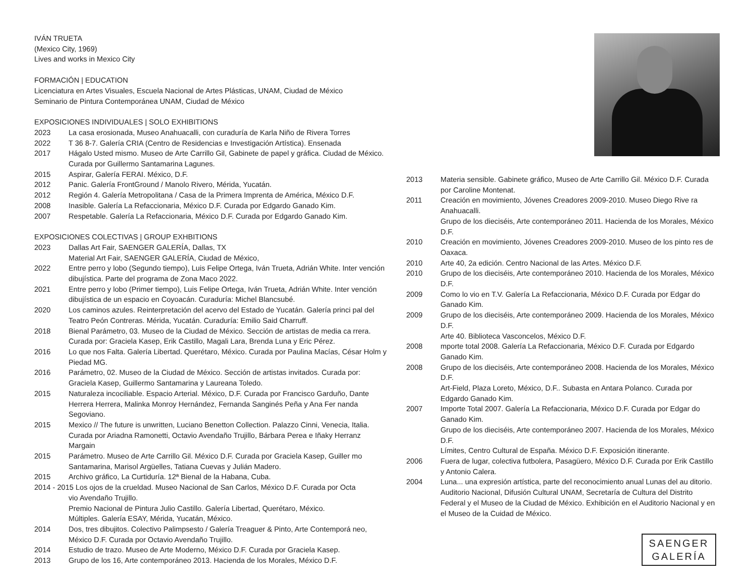IVÁN TRUETA
(Mexico City, 1969)
Lives and works in Mexico City
FORMACIÓN | EDUCATION
Licenciatura en Artes Visuales, Escuela Nacional de Artes Plásticas, UNAM, Ciudad de México
Seminario de Pintura Contemporánea UNAM, Ciudad de México
EXPOSICIONES INDIVIDUALES | SOLO EXHIBITIONS
2023 La casa erosionada, Museo Anahuacalli, con curaduría de Karla Niño de Rivera Torres
2022 T 36 8-7. Galería CRIA (Centro de Residencias e Investigación Artística). Ensenada
2017 Hágalo Usted mismo. Museo de Arte Carrillo Gil, Gabinete de papel y gráfica. Ciudad de México. Curada por Guillermo Santamarina Lagunes.
2015 Aspirar, Galería FERAI. México, D.F.
2012 Panic. Galería FrontGround / Manolo Rivero, Mérida, Yucatán.
2012 Región 4. Galería Metropolitana / Casa de la Primera Imprenta de América, México D.F.
2008 Inasible. Galería La Refaccionaria, México D.F. Curada por Edgardo Ganado Kim.
2007 Respetable. Galería La Refaccionaria, México D.F. Curada por Edgardo Ganado Kim.
EXPOSICIONES COLECTIVAS | GROUP EXHBITIONS
2023 Dallas Art Fair, SAENGER GALERÍA, Dallas, TX
Material Art Fair, SAENGER GALERÍA, Ciudad de México,
2022 Entre perro y lobo (Segundo tiempo), Luis Felipe Ortega, Iván Trueta, Adrián White. Inter vención dibujística. Parte del programa de Zona Maco 2022.
2021 Entre perro y lobo (Primer tiempo), Luis Felipe Ortega, Iván Trueta, Adrián White. Inter vención dibujística de un espacio en Coyoacán. Curaduría: Michel Blancsubé.
2020 Los caminos azules. Reinterpretación del acervo del Estado de Yucatán. Galería princi pal del Teatro Peón Contreras. Mérida, Yucatán. Curaduría: Emilio Said Charruff.
2018 Bienal Parámetro, 03. Museo de la Ciudad de México. Sección de artistas de media ca rrera. Curada por: Graciela Kasep, Erik Castillo, Magali Lara, Brenda Luna y Eric Pérez.
2016 Lo que nos Falta. Galería Libertad. Querétaro, México. Curada por Paulina Macías, César Holm y Piedad MG.
2016 Parámetro, 02. Museo de la Ciudad de México. Sección de artistas invitados. Curada por: Graciela Kasep, Guillermo Santamarina y Laureana Toledo.
2015 Naturaleza incociliable. Espacio Arterial. México, D.F. Curada por Francisco Garduño, Dante Herrera Herrera, Malinka Monroy Hernández, Fernanda Sanginés Peña y Ana Fer nanda Segoviano.
2015 Mexico // The future is unwritten, Luciano Benetton Collection. Palazzo Cinni, Venecia, Italia. Curada por Ariadna Ramonetti, Octavio Avendaño Trujillo, Bárbara Perea e Iñaky Herranz Margain
2015 Parámetro. Museo de Arte Carrillo Gil. México D.F. Curada por Graciela Kasep, Guiller mo Santamarina, Marisol Argüelles, Tatiana Cuevas y Julián Madero.
2015 Archivo gráfico, La Curtiduría. 12ª Bienal de la Habana, Cuba.
2014 - 2015 Los ojos de la crueldad. Museo Nacional de San Carlos, México D.F. Curada por Octa
vio Avendaño Trujillo.
Premio Nacional de Pintura Julio Castillo. Galería Libertad, Querétaro, México.
Múltiples. Galería ESAY, Mérida, Yucatán, México.
2014 Dos, tres dibujitos. Colectivo Palimpsesto / Galería Treaguer & Pinto, Arte Contemporá neo, México D.F. Curada por Octavio Avendaño Trujillo.
2014 Estudio de trazo. Museo de Arte Moderno, México D.F. Curada por Graciela Kasep.
2013 Grupo de los 16, Arte contemporáneo 2013. Hacienda de los Morales, México D.F.
2013 Materia sensible. Gabinete gráfico, Museo de Arte Carrillo Gil. México D.F. Curada por Caroline Montenat.
2011 Creación en movimiento, Jóvenes Creadores 2009-2010. Museo Diego Rive ra Anahuacalli.
Grupo de los dieciséis, Arte contemporáneo 2011. Hacienda de los Morales, México D.F.
2010 Creación en movimiento, Jóvenes Creadores 2009-2010. Museo de los pinto res de Oaxaca.
2010 Arte 40, 2a edición. Centro Nacional de las Artes. México D.F.
2010 Grupo de los dieciséis, Arte contemporáneo 2010. Hacienda de los Morales, México D.F.
2009 Como lo vio en T.V. Galería La Refaccionaria, México D.F. Curada por Edgar do Ganado Kim.
2009 Grupo de los dieciséis, Arte contemporáneo 2009. Hacienda de los Morales, México D.F.
Arte 40. Biblioteca Vasconcelos, México D.F.
2008 mporte total 2008. Galería La Refaccionaria, México D.F. Curada por Edgardo Ganado Kim.
2008 Grupo de los dieciséis, Arte contemporáneo 2008. Hacienda de los Morales, México D.F.
Art-Field, Plaza Loreto, México, D.F.. Subasta en Antara Polanco. Curada por Edgardo Ganado Kim.
2007 Importe Total 2007. Galería La Refaccionaria, México D.F. Curada por Edgar do Ganado Kim.
Grupo de los dieciséis, Arte contemporáneo 2007. Hacienda de los Morales, México D.F.
Límites, Centro Cultural de España. México D.F. Exposición itinerante.
2006 Fuera de lugar, colectiva futbolera, Pasagüero, México D.F. Curada por Erik Castillo y Antonio Calera.
2004 Luna... una expresión artística, parte del reconocimiento anual Lunas del au ditorio. Auditorio Nacional, Difusión Cultural UNAM, Secretaría de Cultura del Distrito Federal y el Museo de la Ciudad de México. Exhibición en el Auditorio Nacional y en el Museo de la Cuidad de México.
SAENGER
GALERÍA